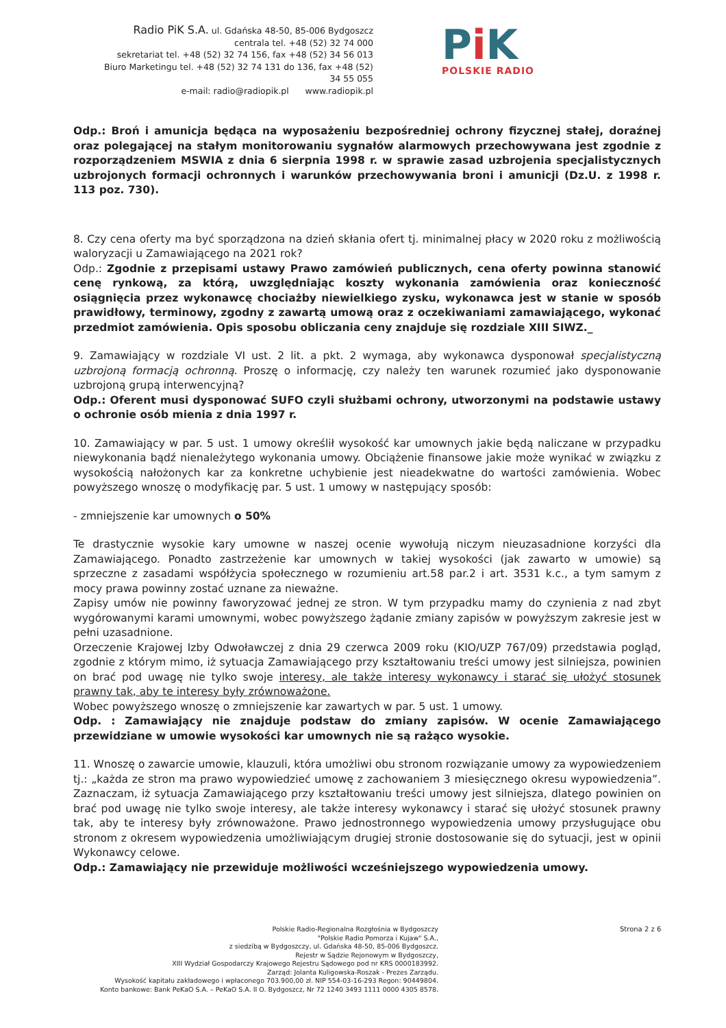Radio PiK S.A. ul. Gdańska 48-50, 85-006 Bydgoszcz
centrala tel. +48 (52) 32 74 000
sekretariat tel. +48 (52) 32 74 156, fax +48 (52) 34 56 013
Biuro Marketingu tel. +48 (52) 32 74 131 do 136, fax +48 (52) 34 55 055
e-mail: radio@radiopik.pl www.radiopik.pl
Pi K
POLSKIE RADIO
Odp.: Broń i amunicja będąca na wyposażeniu bezpośredniej ochrony fizycznej stałej, doraźnej oraz polegającej na stałym monitorowaniu sygnałów alarmowych przechowywana jest zgodnie z rozporządzeniem MSWIA z dnia 6 sierpnia 1998 r. w sprawie zasad uzbrojenia specjalistycznych uzbrojonych formacji ochronnych i warunków przechowywania broni i amunicji (Dz.U. z 1998 r. 113 poz. 730).
8. Czy cena oferty ma być sporządzona na dzień skłania ofert tj. minimalnej płacy w 2020 roku z możliwością waloryzacji u Zamawiającego na 2021 rok?
Odp.: Zgodnie z przepisami ustawy Prawo zamówień publicznych, cena oferty powinna stanowić cenę rynkową, za którą, uwzględniając koszty wykonania zamówienia oraz konieczność osiągnięcia przez wykonawcę chociażby niewielkiego zysku, wykonawca jest w stanie w sposób prawidłowy, terminowy, zgodny z zawartą umową oraz z oczekiwaniami zamawiającego, wykonać przedmiot zamówienia. Opis sposobu obliczania ceny znajduje się rozdziale XIII SIWZ._
9. Zamawiający w rozdziale VI ust. 2 lit. a pkt. 2 wymaga, aby wykonawca dysponował specjalistyczną uzbrojoną formacją ochronną. Proszę o informację, czy należy ten warunek rozumieć jako dysponowanie uzbrojoną grupą interwencyjną?
Odp.: Oferent musi dysponować SUFO czyli służbami ochrony, utworzonymi na podstawie ustawy o ochronie osób mienia z dnia 1997 r.
10. Zamawiający w par. 5 ust. 1 umowy określił wysokość kar umownych jakie będą naliczane w przypadku niewykonania bądź nienależytego wykonania umowy. Obciążenie finansowe jakie może wynikać w związku z wysokością nałożonych kar za konkretne uchybienie jest nieadekwatne do wartości zamówienia. Wobec powyższego wnoszę o modyfikację par. 5 ust. 1 umowy w następujący sposób:
- zmniejszenie kar umownych o 50%
Te drastycznie wysokie kary umowne w naszej ocenie wywołują niczym nieuzasadnione korzyści dla Zamawiającego. Ponadto zastrzeżenie kar umownych w takiej wysokości (jak zawarto w umowie) są sprzeczne z zasadami współżycia społecznego w rozumieniu art.58 par.2 i art. 3531 k.c., a tym samym z mocy prawa powinny zostać uznane za nieważne.
Zapisy umów nie powinny faworyzować jednej ze stron. W tym przypadku mamy do czynienia z nad zbyt wygórowanymi karami umownymi, wobec powyższego żądanie zmiany zapisów w powyższym zakresie jest w pełni uzasadnione.
Orzeczenie Krajowej Izby Odwoławczej z dnia 29 czerwca 2009 roku (KIO/UZP 767/09) przedstawia pogląd, zgodnie z którym mimo, iż sytuacja Zamawiającego przy kształtowaniu treści umowy jest silniejsza, powinien on brać pod uwagę nie tylko swoje interesy, ale także interesy wykonawcy i starać się ułożyć stosunek prawny tak, aby te interesy były zrównoważone.
Wobec powyższego wnoszę o zmniejszenie kar zawartych w par. 5 ust. 1 umowy.
Odp. : Zamawiający nie znajduje podstaw do zmiany zapisów. W ocenie Zamawiającego przewidziane w umowie wysokości kar umownych nie są rażąco wysokie.
11. Wnoszę o zawarcie umowie, klauzuli, która umożliwi obu stronom rozwiązanie umowy za wypowiedzeniem tj.: „każda ze stron ma prawo wypowiedzieć umowę z zachowaniem 3 miesięcznego okresu wypowiedzenia”. Zaznaczam, iż sytuacja Zamawiającego przy kształtowaniu treści umowy jest silniejsza, dlatego powinien on brać pod uwagę nie tylko swoje interesy, ale także interesy wykonawcy i starać się ułożyć stosunek prawny tak, aby te interesy były zrównoważone. Prawo jednostronnego wypowiedzenia umowy przysługujące obu stronom z okresem wypowiedzenia umożliwiającym drugiej stronie dostosowanie się do sytuacji, jest w opinii Wykonawcy celowe.
Odp.: Zamawiający nie przewiduje możliwości wcześniejszego wypowiedzenia umowy.
Polskie Radio-Regionalna Rozgłośnia w Bydgoszczy
"Polskie Radio Pomorza i Kujaw" S.A.,
z siedzibą w Bydgoszczy, ul. Gdańska 48-50, 85-006 Bydgoszcz.
Rejestr w Sądzie Rejonowym w Bydgoszczy,
XIII Wydział Gospodarczy Krajowego Rejestru Sądowego pod nr KRS 0000183992.
Zarząd: Jolanta Kuligowska-Roszak - Prezes Zarządu.
Wysokość kapitału zakładowego i wpłaconego 703.900,00 zł. NIP 554-03-16-293 Regon: 90449804.
Konto bankowe: Bank PeKaO S.A. – PeKaO S.A. II O. Bydgoszcz, Nr 72 1240 3493 1111 0000 4305 8578.
Strona 2 z 6